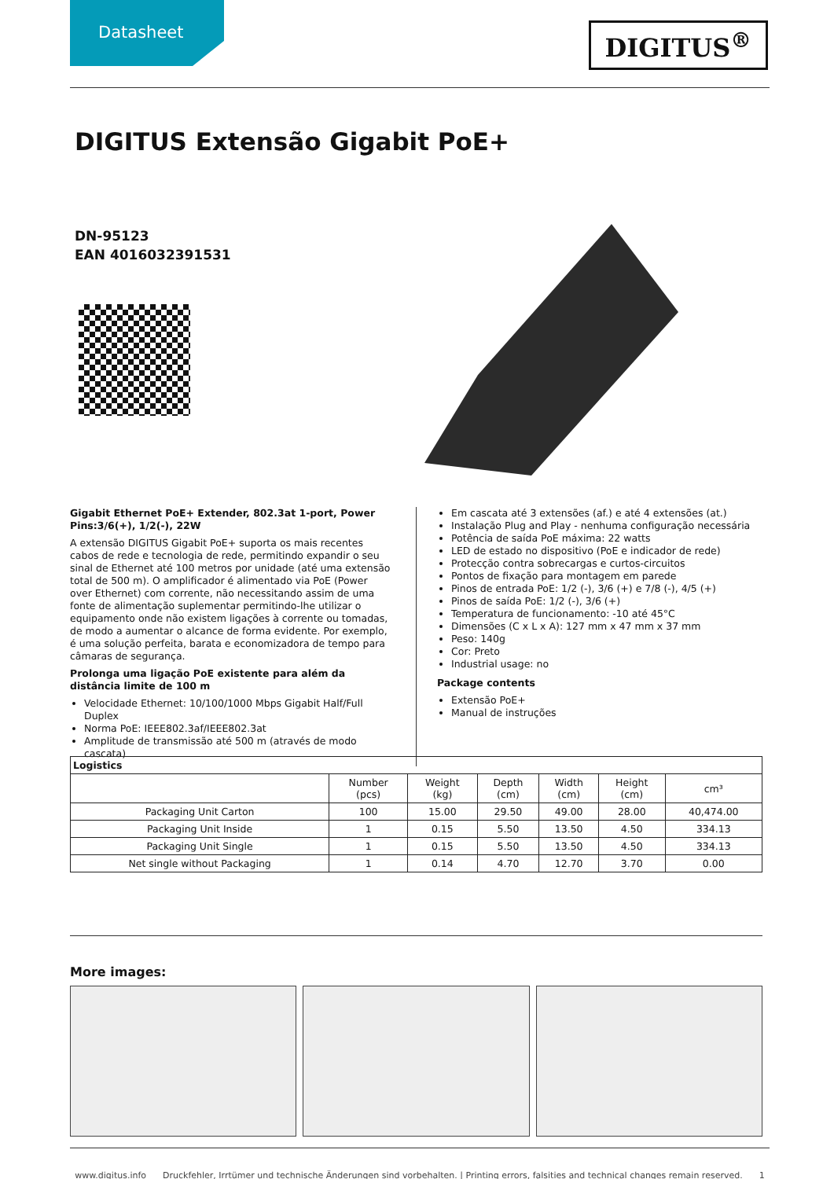Datasheet
DIGITUS<sup>®</sup>
DIGITUS Extensão Gigabit PoE+
DN-95123
EAN 4016032391531
Gigabit Ethernet PoE+ Extender, 802.3at 1-port, Power Pins:3/6(+), 1/2(-), 22W
A extensão DIGITUS Gigabit PoE+ suporta os mais recentes cabos de rede e tecnologia de rede, permitindo expandir o seu sinal de Ethernet até 100 metros por unidade (até uma extensão total de 500 m). O amplificador é alimentado via PoE (Power over Ethernet) com corrente, não necessitando assim de uma fonte de alimentação suplementar permitindo-lhe utilizar o equipamento onde não existem ligações à corrente ou tomadas, de modo a aumentar o alcance de forma evidente. Por exemplo, é uma solução perfeita, barata e economizadora de tempo para câmaras de segurança.
Prolonga uma ligação PoE existente para além da distância limite de 100 m
Velocidade Ethernet: 10/100/1000 Mbps Gigabit Half/Full Duplex
Norma PoE: IEEE802.3af/IEEE802.3at
Amplitude de transmissão até 500 m (através de modo cascata)
Em cascata até 3 extensões (af.) e até 4 extensões (at.)
Instalação Plug and Play - nenhuma configuração necessária
Potência de saída PoE máxima: 22 watts
LED de estado no dispositivo (PoE e indicador de rede)
Protecção contra sobrecargas e curtos-circuitos
Pontos de fixação para montagem em parede
Pinos de entrada PoE: 1/2 (-), 3/6 (+) e 7/8 (-), 4/5 (+)
Pinos de saída PoE: 1/2 (-), 3/6 (+)
Temperatura de funcionamento: -10 até 45°C
Dimensões (C x L x A): 127 mm x 47 mm x 37 mm
Peso: 140g
Cor: Preto
Industrial usage: no
Package contents
Extensão PoE+
Manual de instruções
| Logistics | | | | | | |
| --- | --- | --- | --- | --- | --- | --- |
| | Number (pcs) | Weight (kg) | Depth (cm) | Width (cm) | Height (cm) | cm³ |
| Packaging Unit Carton | 100 | 15.00 | 29.50 | 49.00 | 28.00 | 40,474.00 |
| Packaging Unit Inside | 1 | 0.15 | 5.50 | 13.50 | 4.50 | 334.13 |
| Packaging Unit Single | 1 | 0.15 | 5.50 | 13.50 | 4.50 | 334.13 |
| Net single without Packaging | 1 | 0.14 | 4.70 | 12.70 | 3.70 | 0.00 |
More images:
www.digitus.info Druckfehler, Irrtümer und technische Änderungen sind vorbehalten. | Printing errors, falsities and technical changes remain reserved. 1